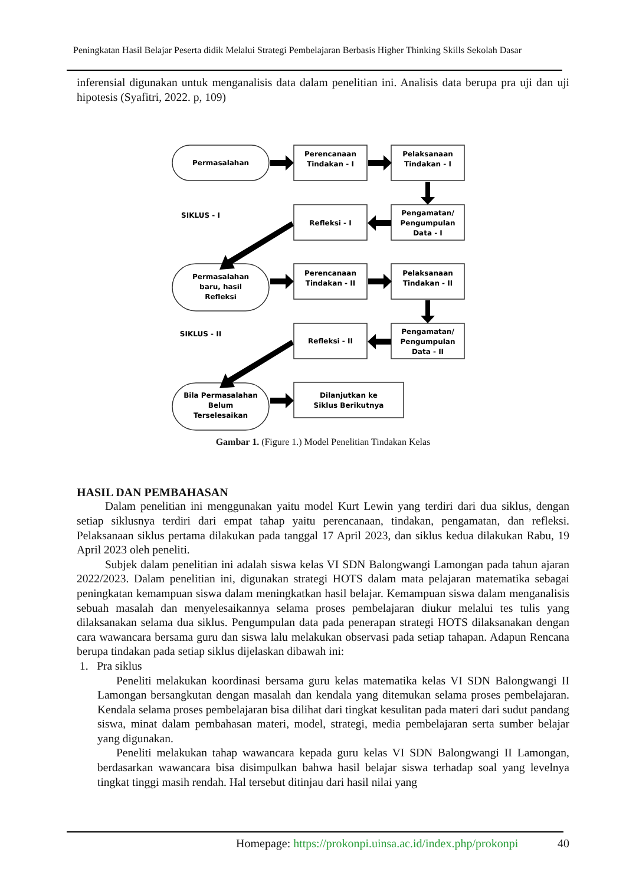Peningkatan Hasil Belajar Peserta didik Melalui Strategi Pembelajaran Berbasis Higher Thinking Skills Sekolah Dasar
inferensial digunakan untuk menganalisis data dalam penelitian ini. Analisis data berupa pra uji dan uji hipotesis (Syafitri, 2022. p, 109)
Permasalahan
Perencanaan
Tindakan - I
Pelaksanaan
Tindakan - I
SIKLUS - I
Refleksi - I
Pengamatan/
Pengumpulan
Data - I
Permasalahan
baru, hasil
Refleksi
Perencanaan
Tindakan - II
Pelaksanaan
Tindakan - II
SIKLUS - II
Refleksi - II
Pengamatan/
Pengumpulan
Data - II
Bila Permasalahan
Belum
Terselesaikan
Dilanjutkan ke
Siklus Berikutnya
Gambar 1. (Figure 1.) Model Penelitian Tindakan Kelas
HASIL DAN PEMBAHASAN
Dalam penelitian ini menggunakan yaitu model Kurt Lewin yang terdiri dari dua siklus, dengan setiap siklusnya terdiri dari empat tahap yaitu perencanaan, tindakan, pengamatan, dan refleksi. Pelaksanaan siklus pertama dilakukan pada tanggal 17 April 2023, dan siklus kedua dilakukan Rabu, 19 April 2023 oleh peneliti.
Subjek dalam penelitian ini adalah siswa kelas VI SDN Balongwangi Lamongan pada tahun ajaran 2022/2023. Dalam penelitian ini, digunakan strategi HOTS dalam mata pelajaran matematika sebagai peningkatan kemampuan siswa dalam meningkatkan hasil belajar. Kemampuan siswa dalam menganalisis sebuah masalah dan menyelesaikannya selama proses pembelajaran diukur melalui tes tulis yang dilaksanakan selama dua siklus. Pengumpulan data pada penerapan strategi HOTS dilaksanakan dengan cara wawancara bersama guru dan siswa lalu melakukan observasi pada setiap tahapan. Adapun Rencana berupa tindakan pada setiap siklus dijelaskan dibawah ini:
1. Pra siklus
Peneliti melakukan koordinasi bersama guru kelas matematika kelas VI SDN Balongwangi II Lamongan bersangkutan dengan masalah dan kendala yang ditemukan selama proses pembelajaran. Kendala selama proses pembelajaran bisa dilihat dari tingkat kesulitan pada materi dari sudut pandang siswa, minat dalam pembahasan materi, model, strategi, media pembelajaran serta sumber belajar yang digunakan.
Peneliti melakukan tahap wawancara kepada guru kelas VI SDN Balongwangi II Lamongan, berdasarkan wawancara bisa disimpulkan bahwa hasil belajar siswa terhadap soal yang levelnya tingkat tinggi masih rendah. Hal tersebut ditinjau dari hasil nilai yang
Homepage: https://prokonpi.uinsa.ac.id/index.php/prokonpi 40